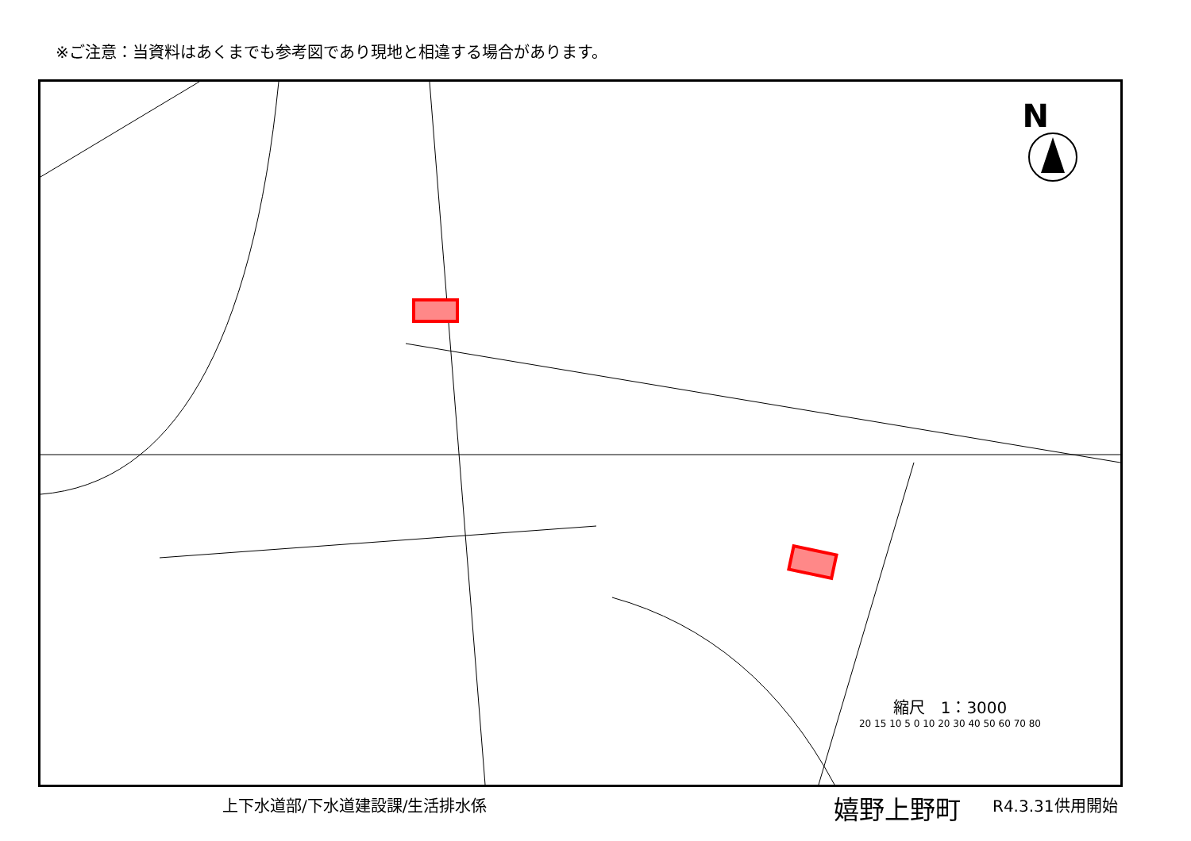※ご注意：当資料はあくまでも参考図であり現地と相違する場合があります。
N
縮尺　1：3000
20 15 10 5 0 10 20 30 40 50 60 70 80
上下水道部/下水道建設課/生活排水係 嬉野上野町 R4.3.31供用開始